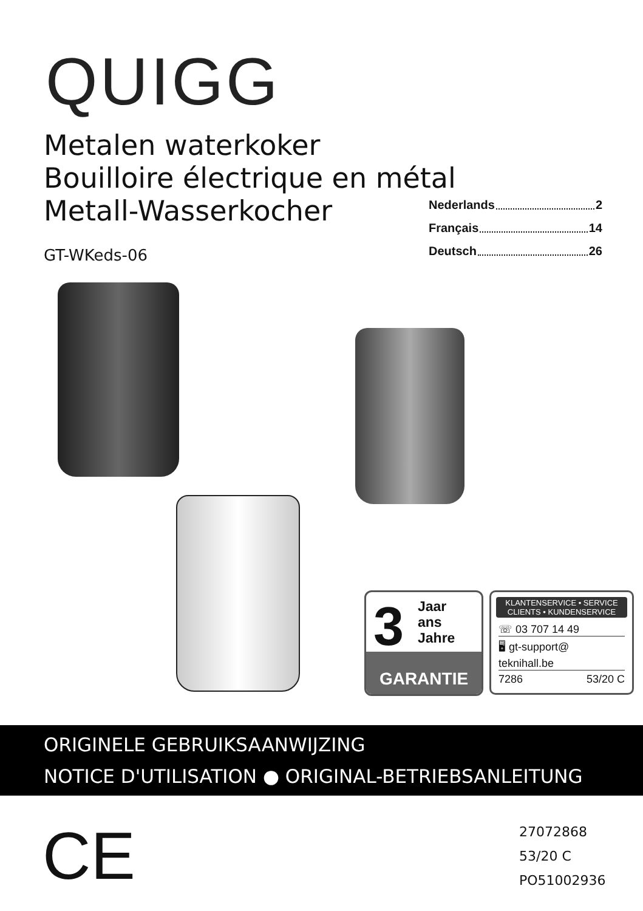QUIGG
Metalen waterkoker
Bouilloire électrique en métal
Metall-Wasserkocher
Nederlands 2
Français 14
Deutsch 26
GT-WKeds-06
3
Jaar
ans
Jahre
GARANTIE
KLANTENSERVICE • SERVICE CLIENTS • KUNDENSERVICE
☏ 03 707 14 49
🖥 gt-support@
teknihall.be
7286 53/20 C
ORIGINELE GEBRUIKSAANWIJZING
NOTICE D'UTILISATION ● ORIGINAL-BETRIEBSANLEITUNG
CE
27072868
53/20 C
PO51002936